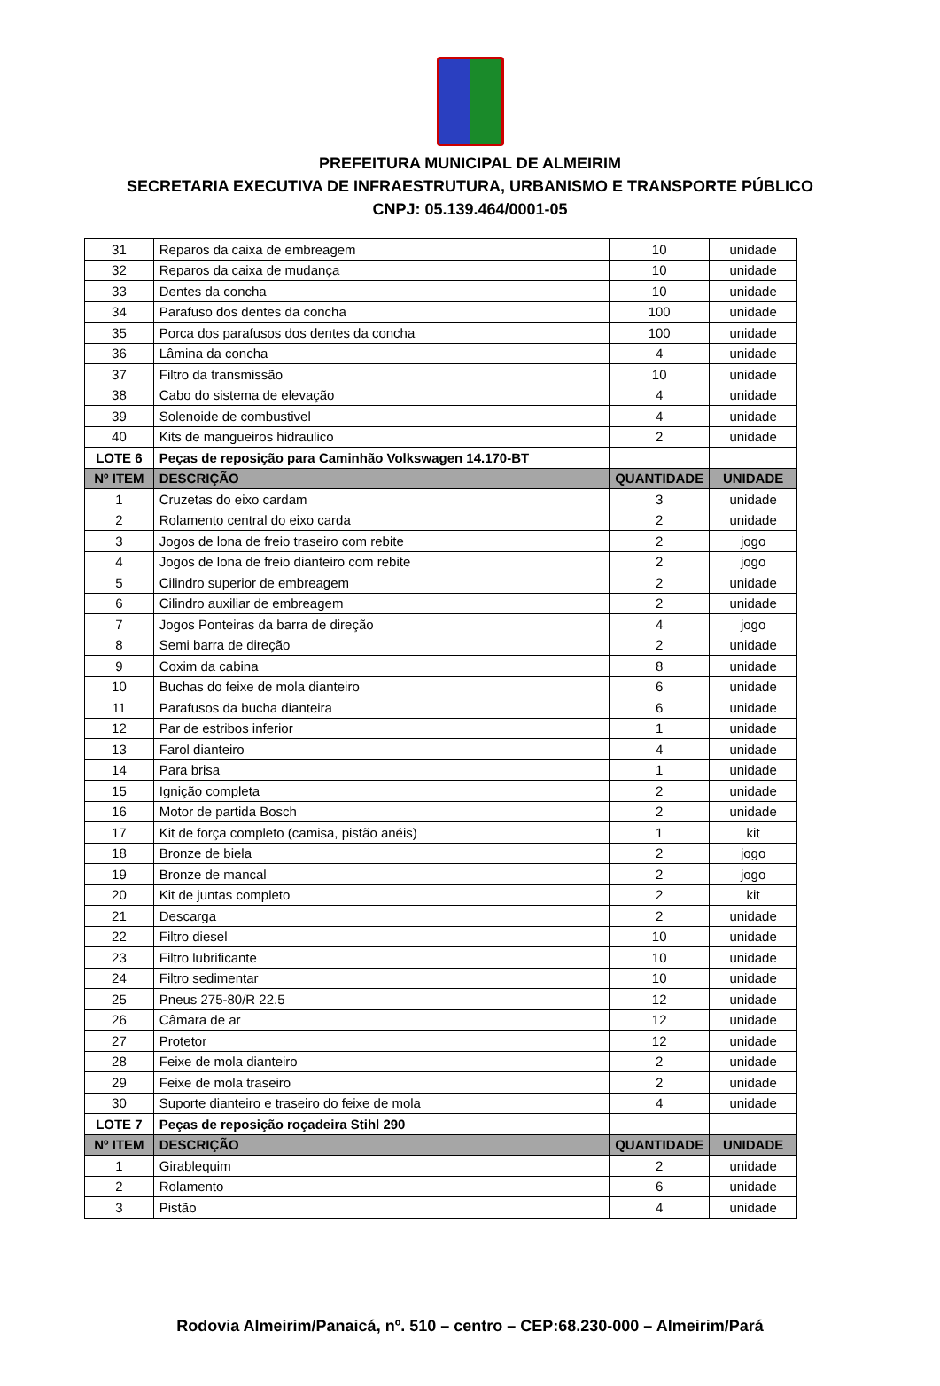PREFEITURA MUNICIPAL DE ALMEIRIM
SECRETARIA EXECUTIVA DE INFRAESTRUTURA, URBANISMO E TRANSPORTE PÚBLICO
CNPJ: 05.139.464/0001-05
| 31 | Reparos da caixa de embreagem | 10 | unidade |
| 32 | Reparos da caixa de mudança | 10 | unidade |
| 33 | Dentes da concha | 10 | unidade |
| 34 | Parafuso dos dentes da concha | 100 | unidade |
| 35 | Porca dos parafusos dos dentes da concha | 100 | unidade |
| 36 | Lâmina da concha | 4 | unidade |
| 37 | Filtro da transmissão | 10 | unidade |
| 38 | Cabo do sistema de elevação | 4 | unidade |
| 39 | Solenoide de combustivel | 4 | unidade |
| 40 | Kits de mangueiros hidraulico | 2 | unidade |
| LOTE 6 | Peças de reposição para Caminhão Volkswagen 14.170-BT | | |
| Nº ITEM | DESCRIÇÃO | QUANTIDADE | UNIDADE |
| 1 | Cruzetas do eixo cardam | 3 | unidade |
| 2 | Rolamento central do eixo carda | 2 | unidade |
| 3 | Jogos de lona de freio traseiro com rebite | 2 | jogo |
| 4 | Jogos de lona de freio dianteiro com rebite | 2 | jogo |
| 5 | Cilindro superior de embreagem | 2 | unidade |
| 6 | Cilindro auxiliar de embreagem | 2 | unidade |
| 7 | Jogos Ponteiras da barra de direção | 4 | jogo |
| 8 | Semi barra de direção | 2 | unidade |
| 9 | Coxim da cabina | 8 | unidade |
| 10 | Buchas do feixe de mola dianteiro | 6 | unidade |
| 11 | Parafusos da bucha dianteira | 6 | unidade |
| 12 | Par de estribos inferior | 1 | unidade |
| 13 | Farol dianteiro | 4 | unidade |
| 14 | Para brisa | 1 | unidade |
| 15 | Ignição completa | 2 | unidade |
| 16 | Motor de partida Bosch | 2 | unidade |
| 17 | Kit de força completo (camisa, pistão anéis) | 1 | kit |
| 18 | Bronze de biela | 2 | jogo |
| 19 | Bronze de mancal | 2 | jogo |
| 20 | Kit de juntas completo | 2 | kit |
| 21 | Descarga | 2 | unidade |
| 22 | Filtro diesel | 10 | unidade |
| 23 | Filtro lubrificante | 10 | unidade |
| 24 | Filtro sedimentar | 10 | unidade |
| 25 | Pneus 275-80/R 22.5 | 12 | unidade |
| 26 | Câmara de ar | 12 | unidade |
| 27 | Protetor | 12 | unidade |
| 28 | Feixe de mola dianteiro | 2 | unidade |
| 29 | Feixe de mola traseiro | 2 | unidade |
| 30 | Suporte dianteiro e traseiro do feixe de mola | 4 | unidade |
| LOTE 7 | Peças de reposição roçadeira Stihl 290 | | |
| Nº ITEM | DESCRIÇÃO | QUANTIDADE | UNIDADE |
| 1 | Girablequim | 2 | unidade |
| 2 | Rolamento | 6 | unidade |
| 3 | Pistão | 4 | unidade |
Rodovia Almeirim/Panaicá, nº. 510 – centro – CEP:68.230-000 – Almeirim/Pará